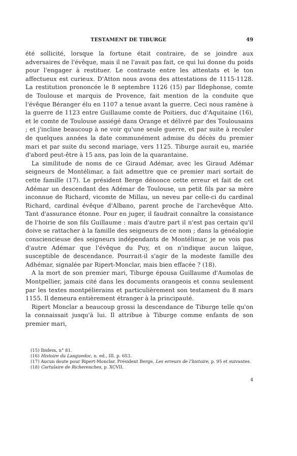TESTAMENT DE TIBURGE 49
été sollicité, lorsque la fortune était contraire, de se joindre aux adversaires de l'évêque, mais il ne l'avait pas fait, ce qui lui donne du poids pour l'engager à restituer. Le contraste entre les attentats et le ton affectueux est curieux. D'Atton nous avons des attestations de 1115-1128. La restitution prononcée le 8 septembre 1126 (15) par Ildephonse, comte de Toulouse et marquis de Provence, fait mention de la conduite que l'évêque Béranger élu en 1107 a tenue avant la guerre. Ceci nous ramène à la guerre de 1123 entre Guillaume comte de Poitiers, duc d'Aquitaine (16), et le comte de Toulouse assiégé dans Orange et délivré par des Toulousains ; et j'incline beaucoup à ne voir qu'une seule guerre, et par suite à reculer de quelques années la date communément admise du décès du premier mari et par suite du second mariage, vers 1125. Tiburge aurait eu, mariée d'abord peut-être à 15 ans, pas loin de la quarantaine.
La similitude de noms de ce Giraud Adémar, avec les Giraud Adémar seigneurs de Montélimar, a fait admettre que ce premier mari sortait de cette famille (17). Le président Berge dénonce cette erreur et fait de cet Adémar un descendant des Adémar de Toulouse, un petit fils par sa mère inconnue de Richard, vicomte de Millau, un neveu par celle-ci du cardinal Richard, cardinal évêque d'Albano, parent proche de l'archevêque Atto. Tant d'assurance étonne. Pour en juger, il faudrait connaître la consistance de l'hoirie de son fils Guillaume : mais d'autre part il n'est pas certain qu'il doive se rattacher à la famille des seigneurs de ce nom ; dans la généalogie consciencieuse des seigneurs indépendants de Montélimar, je ne vois pas d'autre Adémar que l'évêque du Puy, et on n'indique aucun laïque, susceptible de descendance. Pourrait-il s'agir de la modeste famille des Adhémar, signalée par Ripert-Monclar, mais bien effacée ? (18).
A la mort de son premier mari, Tiburge épousa Guillaume d'Aumolas de Montpellier, jamais cité dans les documents orangeois et connu seulement par les textes montpélierains et particulièrement son testament du 8 mars 1155. Il demeura entièrement étranger à la principauté.
Ripert Monclar a beaucoup grossi la descendance de Tiburge telle qu'on la connaissait jusqu'à lui. Il attribue à Tiburge comme enfants de son premier mari,
(15) Ibidem, n° 81.
(16) Histoire du Languedoc, n. ed., III. p. 653.
(17) Aucun doute pour Ripert-Monclar. Président Berge, Les erreurs de l'histoire, p. 95 et suivantes.
(18) Cartulaire de Richerenches, p. XCVII.
4